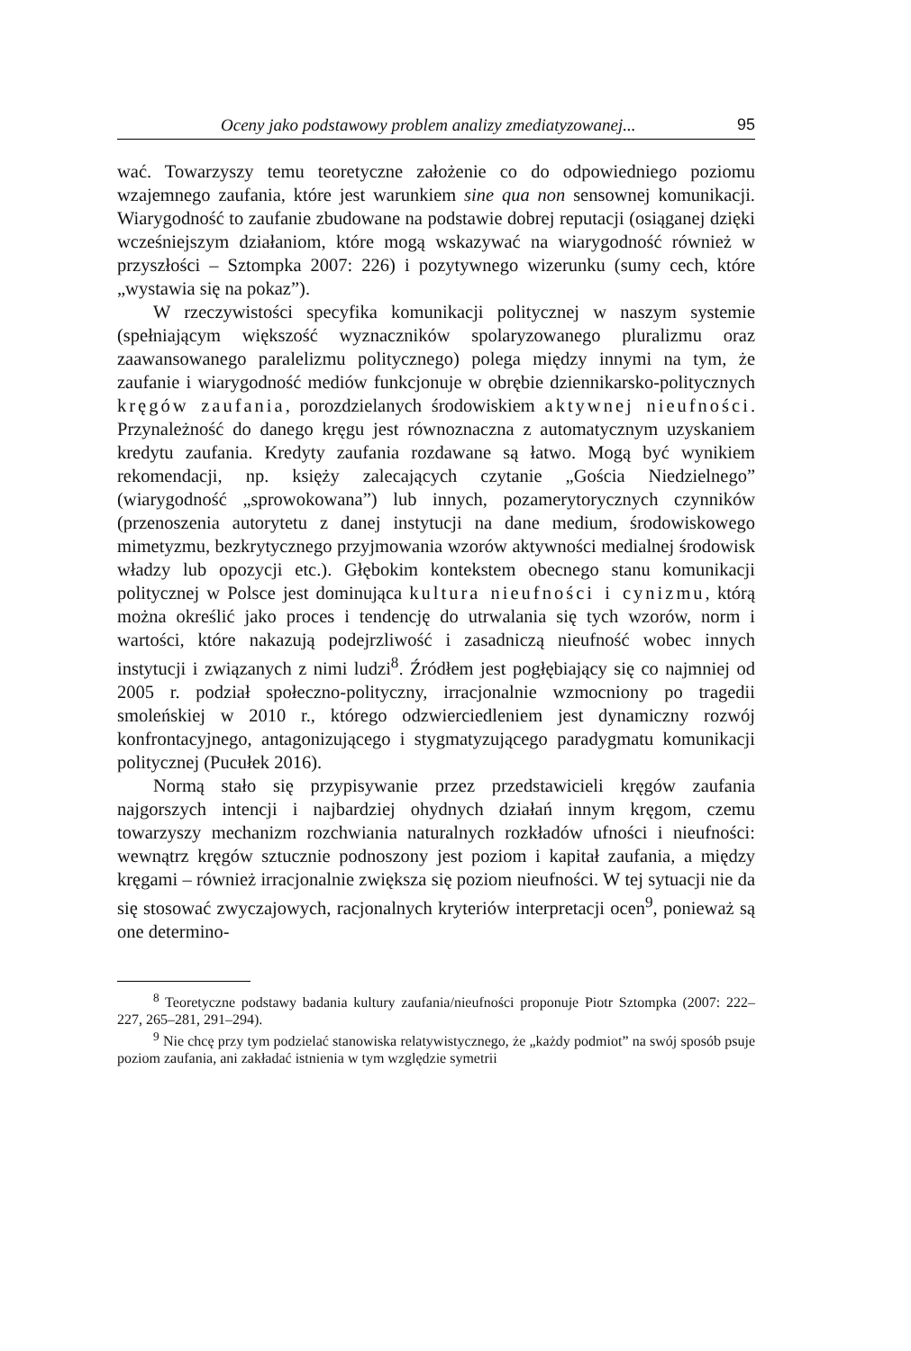Oceny jako podstawowy problem analizy zmediatyzowanej... 95
wać. Towarzyszy temu teoretyczne założenie co do odpowiedniego poziomu wzajemnego zaufania, które jest warunkiem sine qua non sensownej komunikacji. Wiarygodność to zaufanie zbudowane na podstawie dobrej reputacji (osiąganej dzięki wcześniejszym działaniom, które mogą wskazywać na wiarygodność również w przyszłości – Sztompka 2007: 226) i pozytywnego wizerunku (sumy cech, które „wystawia się na pokaz”).
W rzeczywistości specyfika komunikacji politycznej w naszym systemie (spełniającym większość wyznaczników spolaryzowanego pluralizmu oraz zaawansowanego paralelizmu politycznego) polega między innymi na tym, że zaufanie i wiarygodność mediów funkcjonuje w obrębie dziennikarsko-politycznych kręgów zaufania, porozdzielanych środowiskiem aktywnej nieufności. Przynależność do danego kręgu jest równoznaczna z automatycznym uzyskaniem kredytu zaufania. Kredyty zaufania rozdawane są łatwo. Mogą być wynikiem rekomendacji, np. księży zalecających czytanie „Gościa Niedzielnego” (wiarygodność „sprowokowana”) lub innych, pozamerytorycznych czynników (przenoszenia autorytetu z danej instytucji na dane medium, środowiskowego mimetyzmu, bezkrytycznego przyjmowania wzorów aktywności medialnej środowisk władzy lub opozycji etc.). Głębokim kontekstem obecnego stanu komunikacji politycznej w Polsce jest dominująca kultura nieufności i cynizmu, którą można określić jako proces i tendencję do utrwalania się tych wzorów, norm i wartości, które nakazują podejrzliwość i zasadniczą nieufność wobec innych instytucji i związanych z nimi ludzi<sup>8</sup>. Źródłem jest pogłębiający się co najmniej od 2005 r. podział społeczno-polityczny, irracjonalnie wzmocniony po tragedii smoleńskiej w 2010 r., którego odzwierciedleniem jest dynamiczny rozwój konfrontacyjnego, antagonizującego i stygmatyzującego paradygmatu komunikacji politycznej (Pucułek 2016).
Normą stało się przypisywanie przez przedstawicieli kręgów zaufania najgorszych intencji i najbardziej ohydnych działań innym kręgom, czemu towarzyszy mechanizm rozchwiania naturalnych rozkładów ufności i nieufności: wewnątrz kręgów sztucznie podnoszony jest poziom i kapitał zaufania, a między kręgami – również irracjonalnie zwiększa się poziom nieufności. W tej sytuacji nie da się stosować zwyczajowych, racjonalnych kryteriów interpretacji ocen<sup>9</sup>, ponieważ są one determino-
<sup>8</sup> Teoretyczne podstawy badania kultury zaufania/nieufności proponuje Piotr Sztompka (2007: 222–227, 265–281, 291–294).
<sup>9</sup> Nie chcę przy tym podzielać stanowiska relatywistycznego, że „każdy podmiot” na swój sposób psuje poziom zaufania, ani zakładać istnienia w tym względzie symetrii